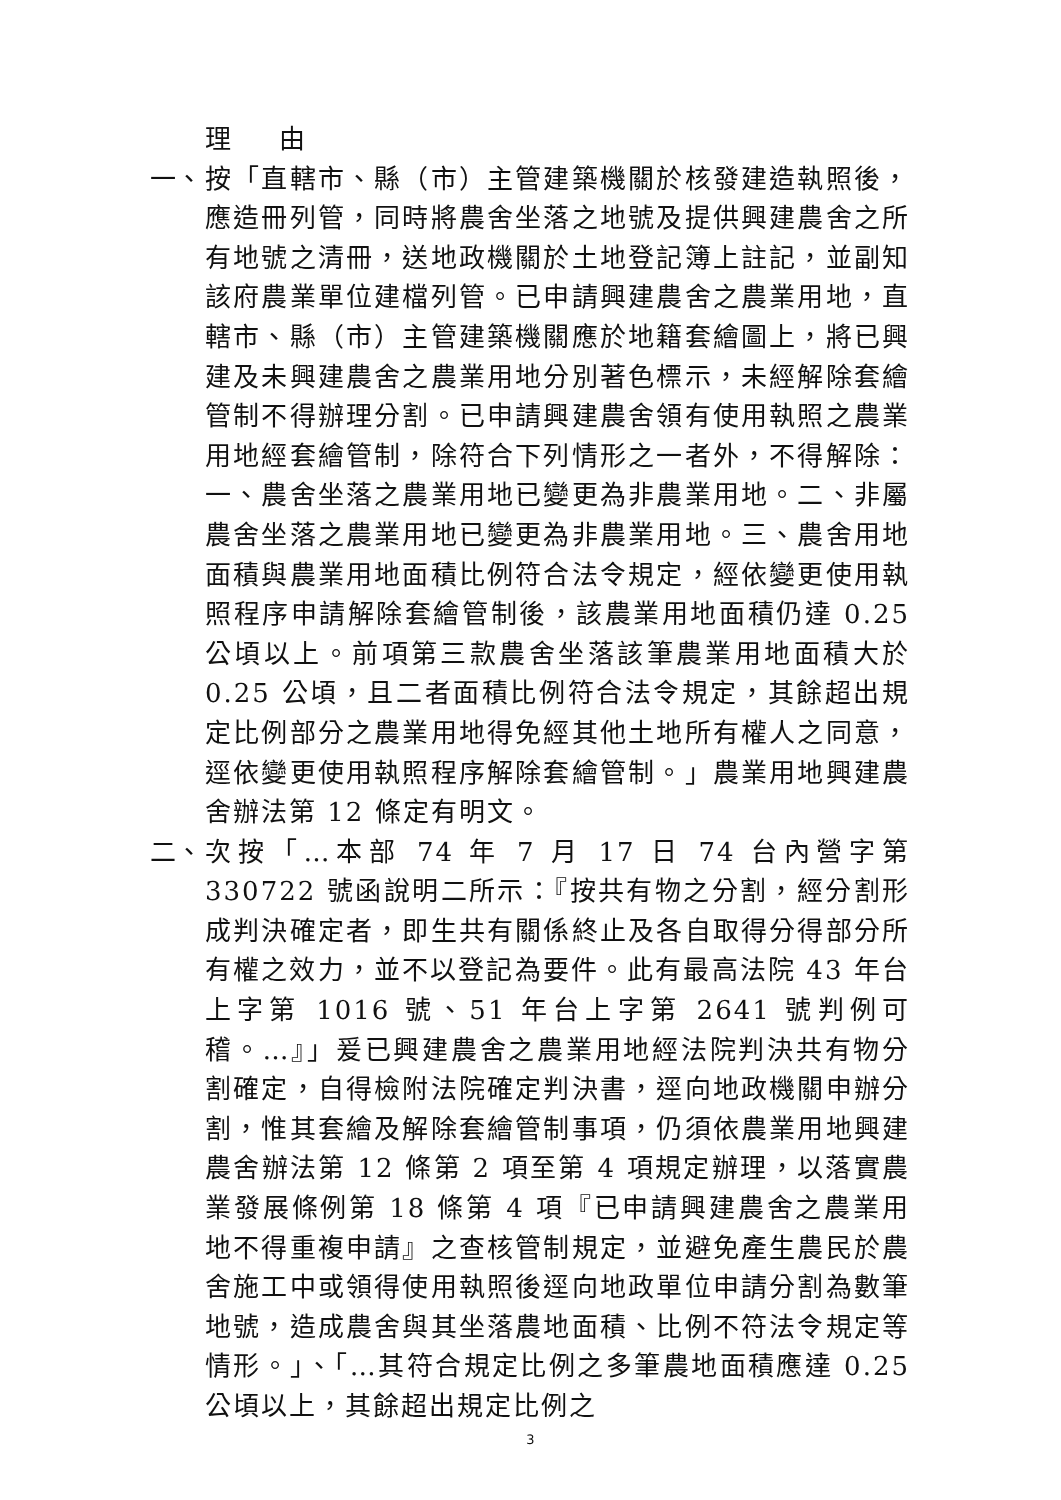理 由
一、 按「直轄市、縣（市）主管建築機關於核發建造執照後，應造冊列管，同時將農舍坐落之地號及提供興建農舍之所有地號之清冊，送地政機關於土地登記簿上註記，並副知該府農業單位建檔列管。已申請興建農舍之農業用地，直轄市、縣（市）主管建築機關應於地籍套繪圖上，將已興建及未興建農舍之農業用地分別著色標示，未經解除套繪管制不得辦理分割。已申請興建農舍領有使用執照之農業用地經套繪管制，除符合下列情形之一者外，不得解除：一、農舍坐落之農業用地已變更為非農業用地。二、非屬農舍坐落之農業用地已變更為非農業用地。三、農舍用地面積與農業用地面積比例符合法令規定，經依變更使用執照程序申請解除套繪管制後，該農業用地面積仍達 0.25 公頃以上。前項第三款農舍坐落該筆農業用地面積大於 0.25 公頃，且二者面積比例符合法令規定，其餘超出規定比例部分之農業用地得免經其他土地所有權人之同意，逕依變更使用執照程序解除套繪管制。」農業用地興建農舍辦法第 12 條定有明文。
二、 次按「…本部 74 年 7 月 17 日 74 台內營字第 330722 號函說明二所示：『按共有物之分割，經分割形成判決確定者，即生共有關係終止及各自取得分得部分所有權之效力，並不以登記為要件。此有最高法院 43 年台上字第 1016 號、51 年台上字第 2641 號判例可稽。…』」爰已興建農舍之農業用地經法院判決共有物分割確定，自得檢附法院確定判決書，逕向地政機關申辦分割，惟其套繪及解除套繪管制事項，仍須依農業用地興建農舍辦法第 12 條第 2 項至第 4 項規定辦理，以落實農業發展條例第 18 條第 4 項『已申請興建農舍之農業用地不得重複申請』之查核管制規定，並避免產生農民於農舍施工中或領得使用執照後逕向地政單位申請分割為數筆地號，造成農舍與其坐落農地面積、比例不符法令規定等情形。」、「…其符合規定比例之多筆農地面積應達 0.25 公頃以上，其餘超出規定比例之
3